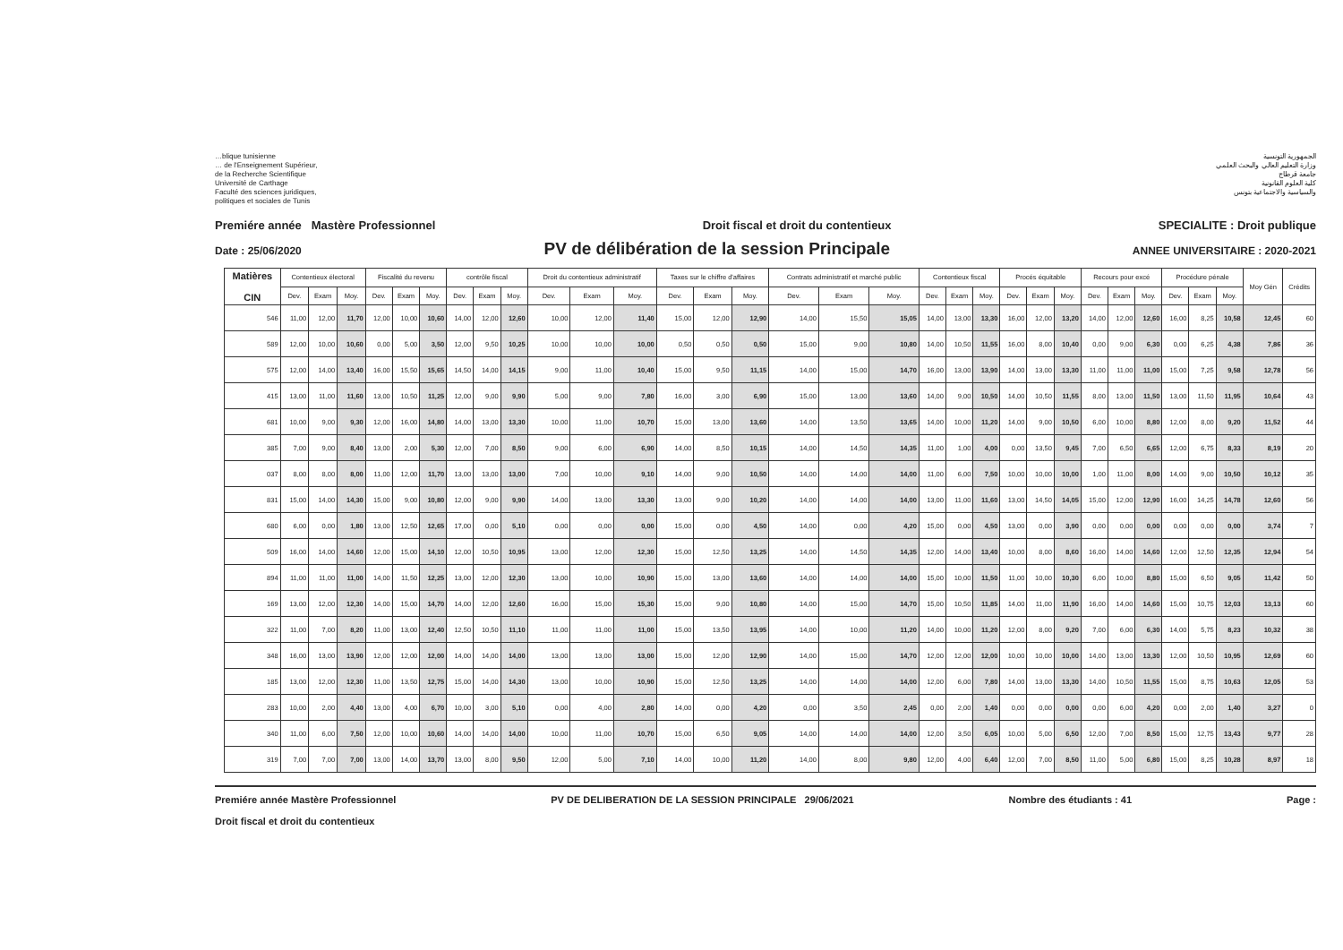…blique tunisienne
… de l'Enseignement Supérieur,
de la Recherche Scientifique
Université de Carthage
Faculté des sciences juridiques,
politiques et sociales de Tunis
الجمهورية التونسية
وزارة التعليم العالي والبحث العلمي
جامعة قرطاج
كلية العلوم القانونية
والسياسية والاجتماعية بتونس
Premiére année Mastère Professionnel Droit fiscal et droit du contentieux SPECIALITE : Droit publique
Date : 25/06/2020 PV de délibération de la session Principale ANNEE UNIVERSITAIRE : 2020-2021
| Matières CIN | Contentieux électoral | | | Fiscalité du revenu | | | contrôle fiscal | | | Droit du contentieux administratif | | | Taxes sur le chiffre d'affaires | | | Contrats administratif et marché public | | | Contentieux fiscal | | | Procés équitable | | | Recours pour excé | | | Procédure pénale | | | Moy Gén | Crédits |
| --- | --- | --- | --- | --- | --- | --- | --- | --- | --- | --- | --- | --- | --- | --- | --- | --- | --- | --- | --- | --- | --- | --- | --- | --- | --- | --- | --- | --- | --- | --- | --- | --- |
| | Dev. | Exam | Moy. | Dev. | Exam | Moy. | Dev. | Exam | Moy. | Dev. | Exam | Moy. | Dev. | Exam | Moy. | Dev. | Exam | Moy. | Dev. | Exam | Moy. | Dev. | Exam | Moy. | Dev. | Exam | Moy. | Dev. | Exam | Moy. | | |
| 546 | 11,00 | 12,00 | 11,70 | 12,00 | 10,00 | 10,60 | 14,00 | 12,00 | 12,60 | 10,00 | 12,00 | 11,40 | 15,00 | 12,00 | 12,90 | 14,00 | 15,50 | 15,05 | 14,00 | 13,00 | 13,30 | 16,00 | 12,00 | 13,20 | 14,00 | 12,00 | 12,60 | 16,00 | 8,25 | 10,58 | 12,45 | 60 |
| 589 | 12,00 | 10,00 | 10,60 | 0,00 | 5,00 | 3,50 | 12,00 | 9,50 | 10,25 | 10,00 | 10,00 | 10,00 | 0,50 | 0,50 | 0,50 | 15,00 | 9,00 | 10,80 | 14,00 | 10,50 | 11,55 | 16,00 | 8,00 | 10,40 | 0,00 | 9,00 | 6,30 | 0,00 | 6,25 | 4,38 | 7,86 | 36 |
| 575 | 12,00 | 14,00 | 13,40 | 16,00 | 15,50 | 15,65 | 14,50 | 14,00 | 14,15 | 9,00 | 11,00 | 10,40 | 15,00 | 9,50 | 11,15 | 14,00 | 15,00 | 14,70 | 16,00 | 13,00 | 13,90 | 14,00 | 13,00 | 13,30 | 11,00 | 11,00 | 11,00 | 15,00 | 7,25 | 9,58 | 12,78 | 56 |
| 415 | 13,00 | 11,00 | 11,60 | 13,00 | 10,50 | 11,25 | 12,00 | 9,00 | 9,90 | 5,00 | 9,00 | 7,80 | 16,00 | 3,00 | 6,90 | 15,00 | 13,00 | 13,60 | 14,00 | 9,00 | 10,50 | 14,00 | 10,50 | 11,55 | 8,00 | 13,00 | 11,50 | 13,00 | 11,50 | 11,95 | 10,64 | 43 |
| 681 | 10,00 | 9,00 | 9,30 | 12,00 | 16,00 | 14,80 | 14,00 | 13,00 | 13,30 | 10,00 | 11,00 | 10,70 | 15,00 | 13,00 | 13,60 | 14,00 | 13,50 | 13,65 | 14,00 | 10,00 | 11,20 | 14,00 | 9,00 | 10,50 | 6,00 | 10,00 | 8,80 | 12,00 | 8,00 | 9,20 | 11,52 | 44 |
| 385 | 7,00 | 9,00 | 8,40 | 13,00 | 2,00 | 5,30 | 12,00 | 7,00 | 8,50 | 9,00 | 6,00 | 6,90 | 14,00 | 8,50 | 10,15 | 14,00 | 14,50 | 14,35 | 11,00 | 1,00 | 4,00 | 0,00 | 13,50 | 9,45 | 7,00 | 6,50 | 6,65 | 12,00 | 6,75 | 8,33 | 8,19 | 20 |
| 037 | 8,00 | 8,00 | 8,00 | 11,00 | 12,00 | 11,70 | 13,00 | 13,00 | 13,00 | 7,00 | 10,00 | 9,10 | 14,00 | 9,00 | 10,50 | 14,00 | 14,00 | 14,00 | 11,00 | 6,00 | 7,50 | 10,00 | 10,00 | 10,00 | 1,00 | 11,00 | 8,00 | 14,00 | 9,00 | 10,50 | 10,12 | 35 |
| 831 | 15,00 | 14,00 | 14,30 | 15,00 | 9,00 | 10,80 | 12,00 | 9,00 | 9,90 | 14,00 | 13,00 | 13,30 | 13,00 | 9,00 | 10,20 | 14,00 | 14,00 | 14,00 | 13,00 | 11,00 | 11,60 | 13,00 | 14,50 | 14,05 | 15,00 | 12,00 | 12,90 | 16,00 | 14,25 | 14,78 | 12,60 | 56 |
| 680 | 6,00 | 0,00 | 1,80 | 13,00 | 12,50 | 12,65 | 17,00 | 0,00 | 5,10 | 0,00 | 0,00 | 0,00 | 15,00 | 0,00 | 4,50 | 14,00 | 0,00 | 4,20 | 15,00 | 0,00 | 4,50 | 13,00 | 0,00 | 3,90 | 0,00 | 0,00 | 0,00 | 0,00 | 0,00 | 0,00 | 3,74 | 7 |
| 509 | 16,00 | 14,00 | 14,60 | 12,00 | 15,00 | 14,10 | 12,00 | 10,50 | 10,95 | 13,00 | 12,00 | 12,30 | 15,00 | 12,50 | 13,25 | 14,00 | 14,50 | 14,35 | 12,00 | 14,00 | 13,40 | 10,00 | 8,00 | 8,60 | 16,00 | 14,00 | 14,60 | 12,00 | 12,50 | 12,35 | 12,94 | 54 |
| 894 | 11,00 | 11,00 | 11,00 | 14,00 | 11,50 | 12,25 | 13,00 | 12,00 | 12,30 | 13,00 | 10,00 | 10,90 | 15,00 | 13,00 | 13,60 | 14,00 | 14,00 | 14,00 | 15,00 | 10,00 | 11,50 | 11,00 | 10,00 | 10,30 | 6,00 | 10,00 | 8,80 | 15,00 | 6,50 | 9,05 | 11,42 | 50 |
| 169 | 13,00 | 12,00 | 12,30 | 14,00 | 15,00 | 14,70 | 14,00 | 12,00 | 12,60 | 16,00 | 15,00 | 15,30 | 15,00 | 9,00 | 10,80 | 14,00 | 15,00 | 14,70 | 15,00 | 10,50 | 11,85 | 14,00 | 11,00 | 11,90 | 16,00 | 14,00 | 14,60 | 15,00 | 10,75 | 12,03 | 13,13 | 60 |
| 322 | 11,00 | 7,00 | 8,20 | 11,00 | 13,00 | 12,40 | 12,50 | 10,50 | 11,10 | 11,00 | 11,00 | 11,00 | 15,00 | 13,50 | 13,95 | 14,00 | 10,00 | 11,20 | 14,00 | 10,00 | 11,20 | 12,00 | 8,00 | 9,20 | 7,00 | 6,00 | 6,30 | 14,00 | 5,75 | 8,23 | 10,32 | 38 |
| 348 | 16,00 | 13,00 | 13,90 | 12,00 | 12,00 | 12,00 | 14,00 | 14,00 | 14,00 | 13,00 | 13,00 | 13,00 | 15,00 | 12,00 | 12,90 | 14,00 | 15,00 | 14,70 | 12,00 | 12,00 | 12,00 | 10,00 | 10,00 | 10,00 | 14,00 | 13,00 | 13,30 | 12,00 | 10,50 | 10,95 | 12,69 | 60 |
| 185 | 13,00 | 12,00 | 12,30 | 11,00 | 13,50 | 12,75 | 15,00 | 14,00 | 14,30 | 13,00 | 10,00 | 10,90 | 15,00 | 12,50 | 13,25 | 14,00 | 14,00 | 14,00 | 12,00 | 6,00 | 7,80 | 14,00 | 13,00 | 13,30 | 14,00 | 10,50 | 11,55 | 15,00 | 8,75 | 10,63 | 12,05 | 53 |
| 283 | 10,00 | 2,00 | 4,40 | 13,00 | 4,00 | 6,70 | 10,00 | 3,00 | 5,10 | 0,00 | 4,00 | 2,80 | 14,00 | 0,00 | 4,20 | 0,00 | 3,50 | 2,45 | 0,00 | 2,00 | 1,40 | 0,00 | 0,00 | 0,00 | 0,00 | 6,00 | 4,20 | 0,00 | 2,00 | 1,40 | 3,27 | 0 |
| 340 | 11,00 | 6,00 | 7,50 | 12,00 | 10,00 | 10,60 | 14,00 | 14,00 | 14,00 | 10,00 | 11,00 | 10,70 | 15,00 | 6,50 | 9,05 | 14,00 | 14,00 | 14,00 | 12,00 | 3,50 | 6,05 | 10,00 | 5,00 | 6,50 | 12,00 | 7,00 | 8,50 | 15,00 | 12,75 | 13,43 | 9,77 | 28 |
| 319 | 7,00 | 7,00 | 7,00 | 13,00 | 14,00 | 13,70 | 13,00 | 8,00 | 9,50 | 12,00 | 5,00 | 7,10 | 14,00 | 10,00 | 11,20 | 14,00 | 8,00 | 9,80 | 12,00 | 4,00 | 6,40 | 12,00 | 7,00 | 8,50 | 11,00 | 5,00 | 6,80 | 15,00 | 8,25 | 10,28 | 8,97 | 18 |
Premiére année Mastère Professionnel
Droit fiscal et droit du contentieux PV DE DELIBERATION DE LA SESSION PRINCIPALE 29/06/2021 Nombre des étudiants : 41 Page :